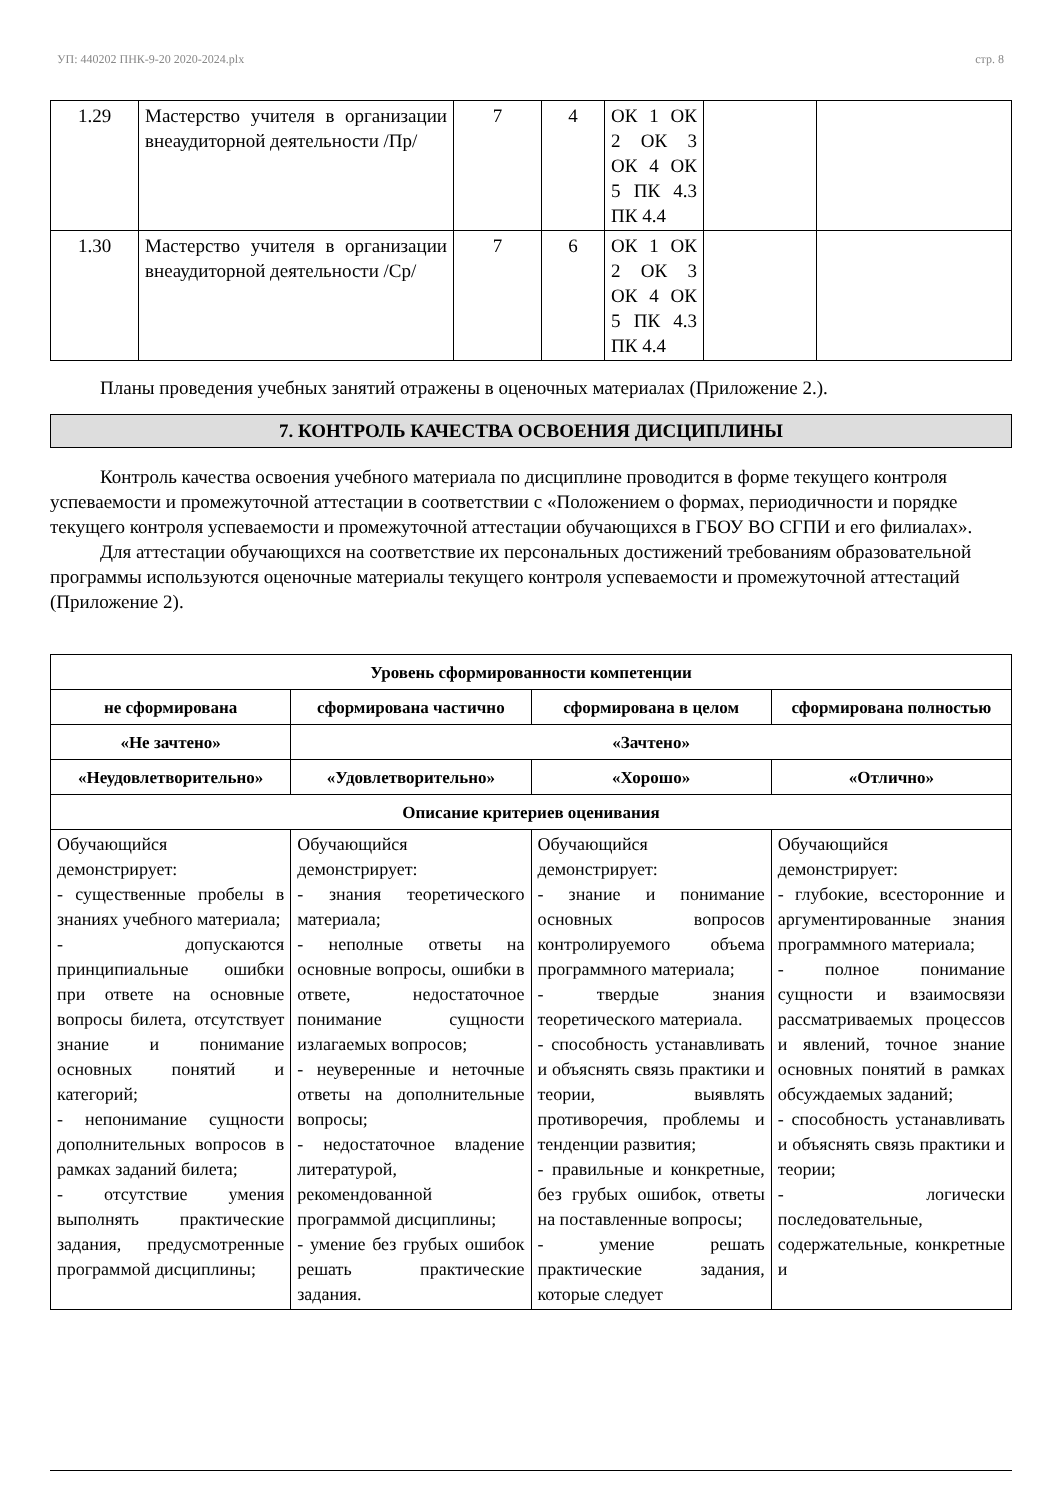УП: 440202 ПНК-9-20 2020-2024.plx стр. 8
| 1.29 | Мастерство учителя в организации внеаудиторной деятельности /Пр/ | 7 | 4 | ОК 1 ОК 2 ОК 3 ОК 4 ОК 5 ПК 4.3 ПК 4.4 | | |
| 1.30 | Мастерство учителя в организации внеаудиторной деятельности /Ср/ | 7 | 6 | ОК 1 ОК 2 ОК 3 ОК 4 ОК 5 ПК 4.3 ПК 4.4 | | |
Планы проведения учебных занятий отражены в оценочных материалах (Приложение 2.).
7. КОНТРОЛЬ КАЧЕСТВА ОСВОЕНИЯ ДИСЦИПЛИНЫ
Контроль качества освоения учебного материала по дисциплине проводится в форме текущего контроля успеваемости и промежуточной аттестации в соответствии с «Положением о формах, периодичности и порядке текущего контроля успеваемости и промежуточной аттестации обучающихся в ГБОУ ВО СГПИ и его филиалах».
Для аттестации обучающихся на соответствие их персональных достижений требованиям образовательной программы используются оценочные материалы текущего контроля успеваемости и промежуточной аттестаций (Приложение 2).
| Уровень сформированности компетенции | | | |
| --- | --- | --- | --- |
| не сформирована | сформирована частично | сформирована в целом | сформирована полностью |
| «Не зачтено» | «Зачтено» | | |
| «Неудовлетворительно» | «Удовлетворительно» | «Хорошо» | «Отлично» |
| Описание критериев оценивания | | | |
| Обучающийся демонстрирует: - существенные пробелы в знаниях учебного материала; - допускаются принципиальные ошибки при ответе на основные вопросы билета, отсутствует знание и понимание основных понятий и категорий; - непонимание сущности дополнительных вопросов в рамках заданий билета; - отсутствие умения выполнять практические задания, предусмотренные программой дисциплины; | Обучающийся демонстрирует: - знания теоретического материала; - неполные ответы на основные вопросы, ошибки в ответе, недостаточное понимание сущности излагаемых вопросов; - неуверенные и неточные ответы на дополнительные вопросы; - недостаточное владение литературой, рекомендованной программой дисциплины; - умение без грубых ошибок решать практические задания. | Обучающийся демонстрирует: - знание и понимание основных вопросов контролируемого объема программного материала; - твердые знания теоретического материала. - способность устанавливать и объяснять связь практики и теории, выявлять противоречия, проблемы и тенденции развития; - правильные и конкретные, без грубых ошибок, ответы на поставленные вопросы; - умение решать практические задания, которые следует | Обучающийся демонстрирует: - глубокие, всесторонние и аргументированные знания программного материала; - полное понимание сущности и взаимосвязи рассматриваемых процессов и явлений, точное знание основных понятий в рамках обсуждаемых заданий; - способность устанавливать и объяснять связь практики и теории; - логически последовательные, содержательные, конкретные и |